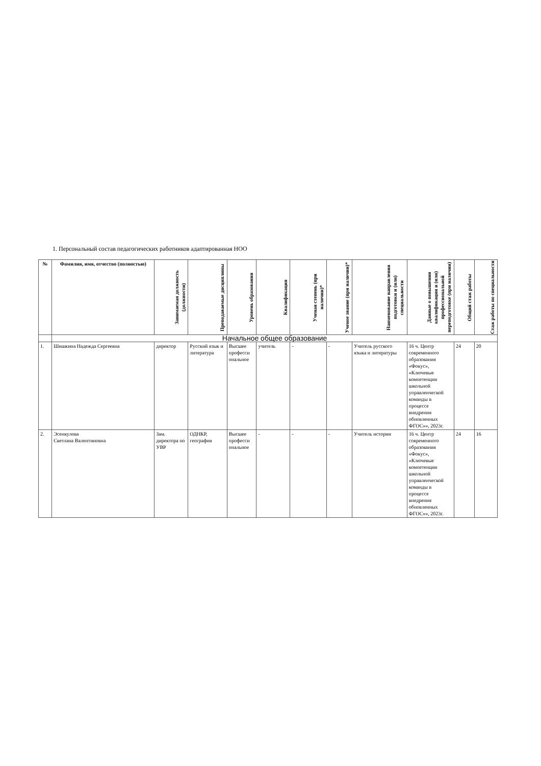1. Персональный состав педагогических работников адаптированная НОО
| № | Фамилия, имя, отчество (полностью) | Занимаемая должность (должности) | Преподаваемые дисциплины | Уровень образования | Квалификация | Ученая степень (при наличии)* | Ученое звание (при наличии)* | Наименование направления подготовки и (или) специальности | Данные о повышении квалификации и (или) профессиональной переподготовке (при наличии) | Общий стаж работы | Стаж работы по специальности |
| --- | --- | --- | --- | --- | --- | --- | --- | --- | --- | --- | --- |
| | Начальное общее образование | | | | | | | | | | |
| 1. | Шишкина Надежда Сергеевна | директор | Русский язык и литература | Высшее професси ональное | учитель | - | - | Учитель русского языка и литературы | 16 ч. Центр современного образования «Фокус», «Ключевые компетенции школьной управленческой команды в процессе внедрения обновленных ФГОС»», 2023г. | 24 | 20 |
| 2. | Эсенкулова Светлана Валентиновна | Зам. директора по УВР | ОДНКР, география | Высшее професси ональное | - | - | - | Учитель истории | 16 ч. Центр современного образования «Фокус», «Ключевые компетенции школьной управленческой команды в процессе внедрения обновленных ФГОС»», 2023г. | 24 | 16 |